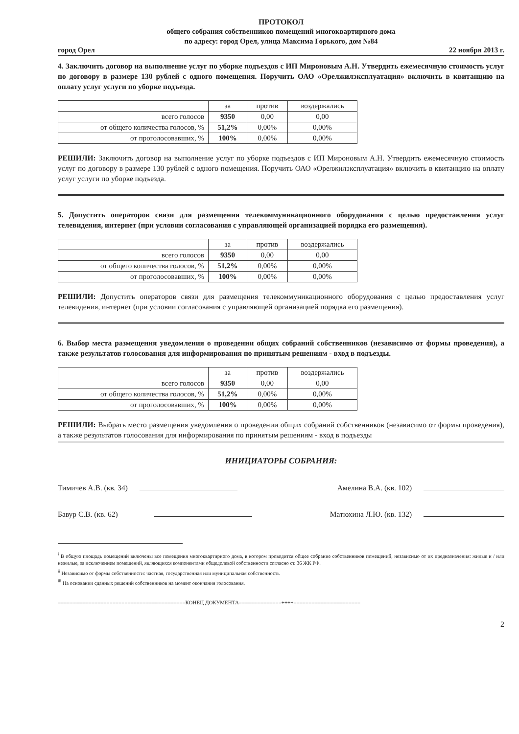ПРОТОКОЛ
общего собрания собственников помещений многоквартирного дома
по адресу: город Орел, улица Максима Горького, дом №84
город Орел 22 ноября 2013 г.
4. Заключить договор на выполнение услуг по уборке подъездов с ИП Мироновым А.Н. Утвердить ежемесячную стоимость услуг по договору в размере 130 рублей с одного помещения. Поручить ОАО «Орелжилэксплуатация» включить в квитанцию на оплату услуг услуги по уборке подъезда.
| | за | против | воздержались |
| --- | --- | --- | --- |
| всего голосов | 9350 | 0,00 | 0,00 |
| от общего количества голосов, % | 51,2% | 0,00% | 0,00% |
| от проголосовавших, % | 100% | 0,00% | 0,00% |
РЕШИЛИ: Заключить договор на выполнение услуг по уборке подъездов с ИП Мироновым А.Н. Утвердить ежемесячную стоимость услуг по договору в размере 130 рублей с одного помещения. Поручить ОАО «Орелжилэксплуатация» включить в квитанцию на оплату услуг услуги по уборке подъезда.
5. Допустить операторов связи для размещения телекоммуникационного оборудования с целью предоставления услуг телевидения, интернет (при условии согласования с управляющей организацией порядка его размещения).
| | за | против | воздержались |
| --- | --- | --- | --- |
| всего голосов | 9350 | 0,00 | 0,00 |
| от общего количества голосов, % | 51,2% | 0,00% | 0,00% |
| от проголосовавших, % | 100% | 0,00% | 0,00% |
РЕШИЛИ: Допустить операторов связи для размещения телекоммуникационного оборудования с целью предоставления услуг телевидения, интернет (при условии согласования с управляющей организацией порядка его размещения).
6. Выбор места размещения уведомления о проведении общих собраний собственников (независимо от формы проведения), а также результатов голосования для информирования по принятым решениям - вход в подъезды.
| | за | против | воздержались |
| --- | --- | --- | --- |
| всего голосов | 9350 | 0,00 | 0,00 |
| от общего количества голосов, % | 51,2% | 0,00% | 0,00% |
| от проголосовавших, % | 100% | 0,00% | 0,00% |
РЕШИЛИ: Выбрать место размещения уведомления о проведении общих собраний собственников (независимо от формы проведения), а также результатов голосования для информирования по принятым решениям - вход в подъезды
ИНИЦИАТОРЫ СОБРАНИЯ:
Тимичев А.В. (кв. 34) Амелина В.А. (кв. 102)
Бавур С.В. (кв. 62) Матюхина Л.Ю. (кв. 132)
<sup>i</sup> В общую площадь помещений включены все помещения многоквартирного дома, в котором проводится общее собрание собственников помещений, независимо от их предназначения: жилые и / или нежилые, за исключением помещений, являющихся компонентами общедолевой собственности согласно ст. 36 ЖК РФ.
<sup>ii</sup> Независимо от формы собственности: частная, государственная или муниципальная собственность
<sup>iii</sup> На основании сданных решений собственников на момент окончания голосования.
==========================================КОНЕЦ ДОКУМЕНТА==============++++======================
2